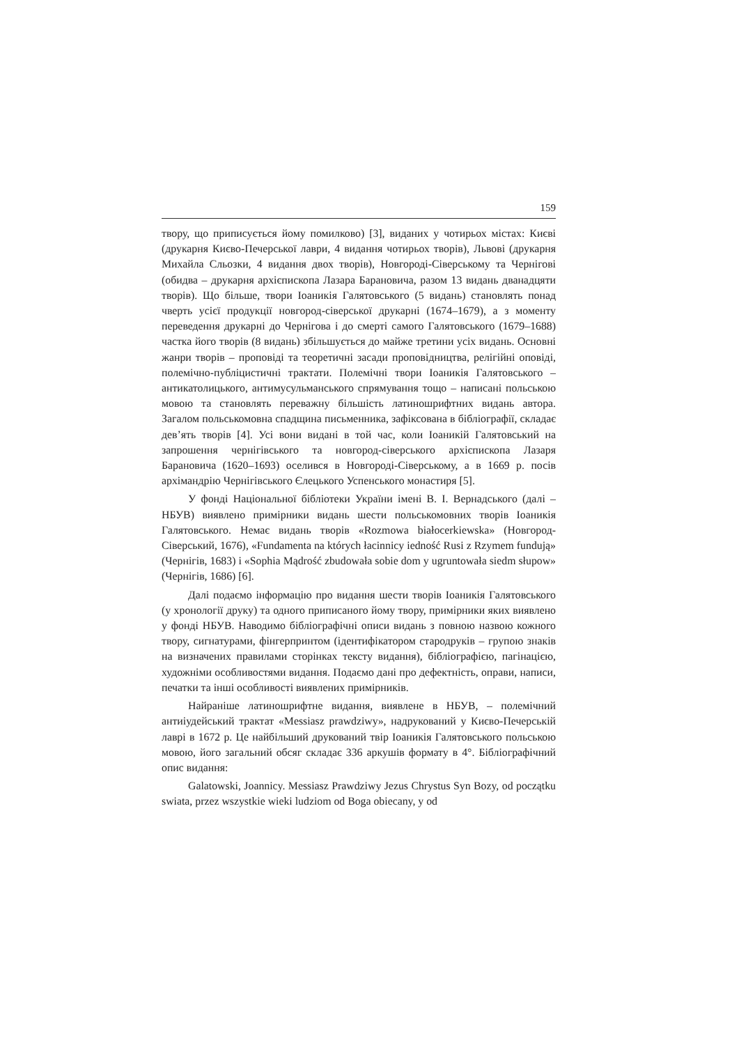159
твору, що приписується йому помилково) [3], виданих у чотирьох містах: Києві (друкарня Києво-Печерської лаври, 4 видання чотирьох творів), Львові (друкарня Михайла Сльозки, 4 видання двох творів), Новгороді-Сіверському та Чернігові (обидва – друкарня архієпископа Лазара Барановича, разом 13 видань дванадцяти творів). Що більше, твори Іоаникія Галятовського (5 видань) становлять понад чверть усієї продукції новгород-сіверської друкарні (1674–1679), а з моменту переведення друкарні до Чернігова і до смерті самого Галятовського (1679–1688) частка його творів (8 видань) збільшується до майже третини усіх видань. Основні жанри творів – проповіді та теоретичні засади проповідництва, релігійні оповіді, полемічно-публіцистичні трактати. Полемічні твори Іоаникія Галятовського – антикатолицького, антимусульманського спрямування тощо – написані польською мовою та становлять переважну більшість латиношрифтних видань автора. Загалом польськомовна спадщина письменника, зафіксована в бібліографії, складає дев’ять творів [4]. Усі вони видані в той час, коли Іоаникій Галятовський на запрошення чернігівського та новгород-сіверського архієпископа Лазаря Барановича (1620–1693) оселився в Новгороді-Сіверському, а в 1669 р. посів архімандрію Чернігівського Єлецького Успенського монастиря [5].
У фонді Національної бібліотеки України імені В. І. Вернадського (далі – НБУВ) виявлено примірники видань шести польськомовних творів Іоаникія Галятовського. Немає видань творів «Rozmowa białocerkiewska» (Новгород-Сіверський, 1676), «Fundamenta na których łacinnicy iedność Rusi z Rzymem fundują» (Чернігів, 1683) і «Sophia Mądrość zbudowała sobie dom y ugruntowała siedm słupow» (Чернігів, 1686) [6].
Далі подаємо інформацію про видання шести творів Іоаникія Галятовського (у хронології друку) та одного приписаного йому твору, примірники яких виявлено у фонді НБУВ. Наводимо бібліографічні описи видань з повною назвою кожного твору, сигнатурами, фінгерпринтом (ідентифікатором стародруків – групою знаків на визначених правилами сторінках тексту видання), бібліографією, пагінацією, художніми особливостями видання. Подаємо дані про дефектність, оправи, написи, печатки та інші особливості виявлених примірників.
Найраніше латиношрифтне видання, виявлене в НБУВ, – полемічний антиіудейський трактат «Messiasz prawdziwy», надрукований у Києво-Печерській лаврі в 1672 р. Це найбільший друкований твір Іоаникія Галятовського польською мовою, його загальний обсяг складає 336 аркушів формату в 4°. Бібліографічний опис видання:
Galatowski, Joannicy. Messiasz Prawdziwy Jezus Chrystus Syn Bozy, od początku swiata, przez wszystkie wieki ludziom od Boga obiecany, y od